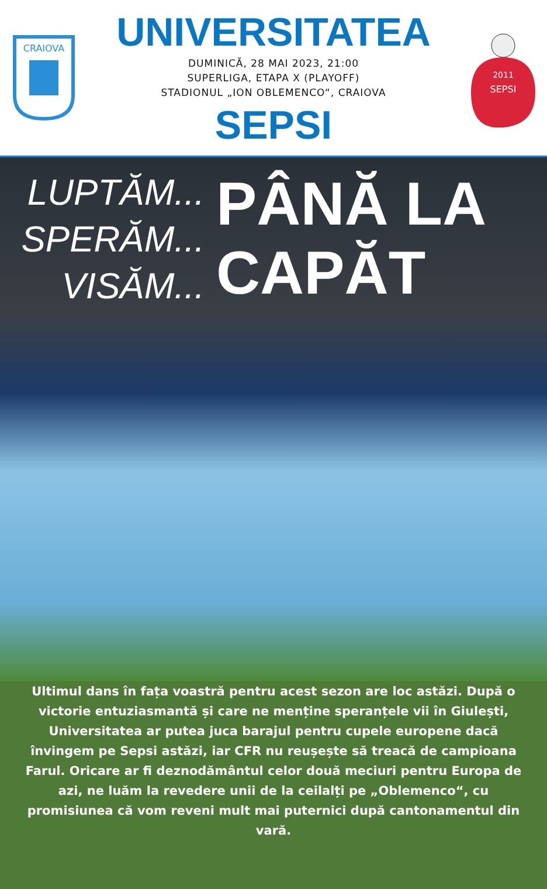CRAIOVA
UNIVERSITATEA
DUMINICĂ, 28 MAI 2023, 21:00
SUPERLIGA, ETAPA X (PLAYOFF)
STADIONUL „ION OBLEMENCO“, CRAIOVA
SEPSI
2011
SEPSI
LUPTĂM...
SPERĂM...
VISĂM...
PÂNĂ LA
CAPĂT
Ultimul dans în fața voastră pentru acest sezon are loc astăzi. După o victorie entuziasmantă și care ne menține speranțele vii în Giulești, Universitatea ar putea juca barajul pentru cupele europene dacă învingem pe Sepsi astăzi, iar CFR nu reușește să treacă de campioana Farul. Oricare ar fi deznodământul celor două meciuri pentru Europa de azi, ne luăm la revedere unii de la ceilalți pe „Oblemenco“, cu promisiunea că vom reveni mult mai puternici după cantonamentul din vară.